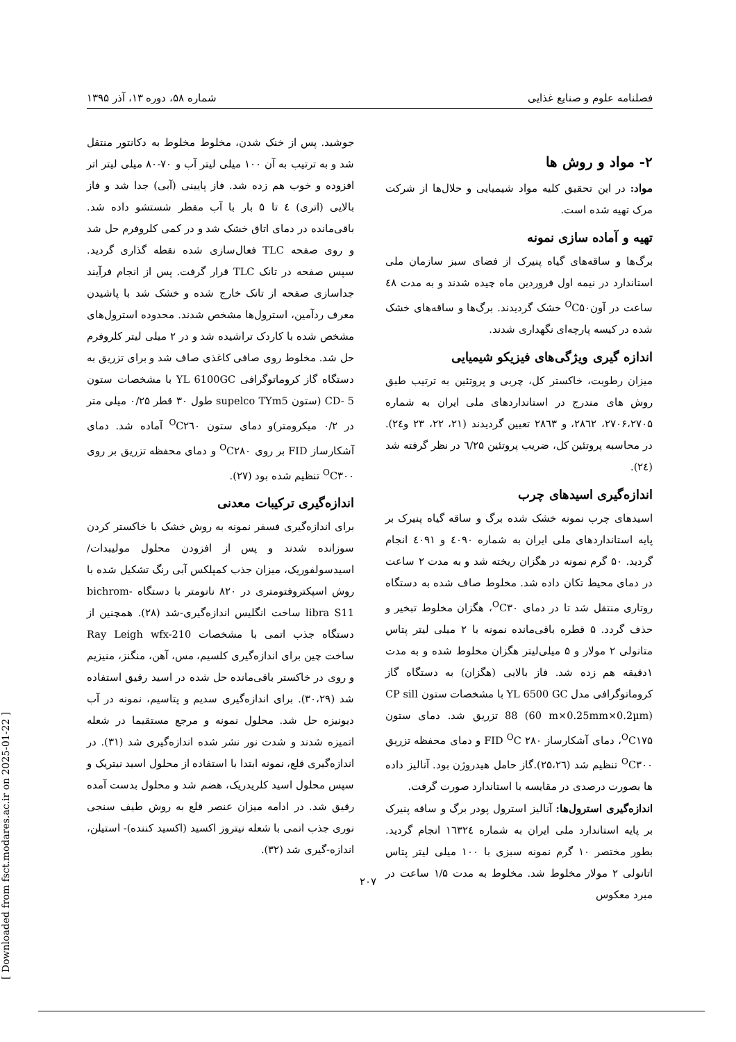فصلنامه علوم و صنایع غذایی شماره ۵۸، دوره ۱۳، آذر ۱۳۹۵
۲- مواد و روش ها
مواد: در این تحقیق کلیه مواد شیمیایی و حلال‌ها از شرکت مرک تهیه شده است.
تهیه و آماده سازی نمونه
برگ‌ها و ساقه‌های گیاه پنیرک از فضای سبز سازمان ملی استاندارد در نیمه اول فروردین ماه چیده شدند و به مدت ٤٨ ساعت در آون<sup>O</sup>C۵۰ خشک گردیدند. برگ‌ها و ساقه‌های خشک شده در کیسه پارچه‌ای نگهداری شدند.
اندازه گیری ویژگی‌های فیزیکو شیمیایی
میزان رطوبت، خاکستر کل، چربی و پروتئین به ترتیب طبق روش های مندرج در استانداردهای ملی ایران به شماره ۲۷۰۶،۲۷۰۵، ۲۸٦۲، و ۲۸٦۳ تعیین گردیدند (۲۱، ۲۲، ۲۳ و۲٤). در محاسبه پروتئین کل، ضریب پروتئین ٦/۲۵ در نظر گرفته شد (۲٤).
اندازه‌گیری اسیدهای چرب
اسیدهای چرب نمونه خشک شده برگ و ساقه گیاه پنیرک بر پایه استانداردهای ملی ایران به شماره ٤۰۹۰ و ٤۰۹۱ انجام گردید. ۵۰ گرم نمونه در هگزان ریخته شد و به مدت ۲ ساعت در دمای محیط تکان داده شد. مخلوط صاف شده به دستگاه روتاری منتقل شد تا در دمای <sup>O</sup>C۳۰، هگزان مخلوط تبخیر و حذف گردد. ۵ قطره باقی‌مانده نمونه با ۲ میلی لیتر پتاس متانولی ۲ مولار و ۵ میلی‌لیتر هگزان مخلوط شده و به مدت ۱دقیقه هم زده شد. فاز بالایی (هگزان) به دستگاه گاز کروماتوگرافی مدل YL 6500 GC با مشخصات ستون CP sill 88 (60 m×0.25mm×0.2µm) تزریق شد. دمای ستون <sup>O</sup>C۱۷۵، دمای آشکارساز FID <sup>O</sup>C ۲۸۰ و دمای محفظه تزریق <sup>O</sup>C۳۰۰ تنظیم شد (۲۵،۲٦).گاز حامل هیدروژن بود. آنالیز داده ها بصورت درصدی در مقایسه با استاندارد صورت گرفت.
اندازه‌گیری استرول‌ها: آنالیز استرول پودر برگ و ساقه پنیرک بر پایه استاندارد ملی ایران به شماره ۱٦۳۲٤ انجام گردید. بطور مختصر ۱۰ گرم نمونه سبزی با ۱۰۰ میلی لیتر پتاس اتانولی ۲ مولار مخلوط شد. مخلوط به مدت ۱/۵ ساعت در مبرد معکوس
جوشید. پس از خنک شدن، مخلوط مخلوط به دکانتور منتقل شد و به ترتیب به آن ۱۰۰ میلی لیتر آب و ۷۰-۸۰ میلی لیتر اتر افزوده و خوب هم زده شد. فاز پایینی (آبی) جدا شد و فاز بالایی (اتری) ٤ تا ۵ بار با آب مقطر شستشو داده شد. باقی‌مانده در دمای اتاق خشک شد و در کمی کلروفرم حل شد و روی صفحه TLC فعال‌سازی شده نقطه گذاری گردید. سپس صفحه در تانک TLC قرار گرفت. پس از انجام فرآیند جداسازی صفحه از تانک خارج شده و خشک شد با پاشیدن معرف ردآمین، استرول‌ها مشخص شدند. محدوده استرول‌های مشخص شده با کاردک تراشیده شد و در ۲ میلی لیتر کلروفرم حل شد. مخلوط روی صافی کاغذی صاف شد و برای تزریق به دستگاه گاز کروماتوگرافی YL 6100GC با مشخصات ستون CD- 5 (ستون supelco TYm5 طول ۳۰ قطر ۰/۲۵ میلی متر در ۰/۲ میکرومتر)و دمای ستون <sup>O</sup>C۲٦۰ آماده شد. دمای آشکارساز FID بر روی <sup>O</sup>C۲۸۰ و دمای محفظه تزریق بر روی <sup>O</sup>C۳۰۰ تنظیم شده بود (۲۷).
اندازه‌گیری ترکیبات معدنی
برای اندازه‌گیری فسفر نمونه به روش خشک با خاکستر کردن سوزانده شدند و پس از افزودن محلول مولیبدات/اسیدسولفوریک، میزان جذب کمپلکس آبی رنگ تشکیل شده با روش اسپکتروفتومتری در ۸۲۰ نانومتر با دستگاه bichrom-libra S11 ساخت انگلیس اندازه‌گیری-شد (۲۸). همچنین از دستگاه جذب اتمی با مشخصات Ray Leigh wfx-210 ساخت چین برای اندازه‌گیری کلسیم، مس، آهن، منگنز، منیزیم و روی در خاکستر باقی‌مانده حل شده در اسید رقیق استفاده شد (۳۰،۲۹). برای اندازه‌گیری سدیم و پتاسیم، نمونه در آب دیونیزه حل شد. محلول نمونه و مرجع مستقیما در شعله اتمیزه شدند و شدت نور نشر شده اندازه‌گیری شد (۳۱). در اندازه‌گیری قلع، نمونه ابتدا با استفاده از محلول اسید نیتریک و سپس محلول اسید کلریدریک، هضم شد و محلول بدست آمده رقیق شد. در ادامه میزان عنصر قلع به روش طیف سنجی نوری جذب اتمی با شعله نیتروز اکسید (اکسید کننده)- استیلن، اندازه-گیری شد (۳۲).
۲۰۷
[ Downloaded from fsct.modares.ac.ir on 2025-01-22 ]